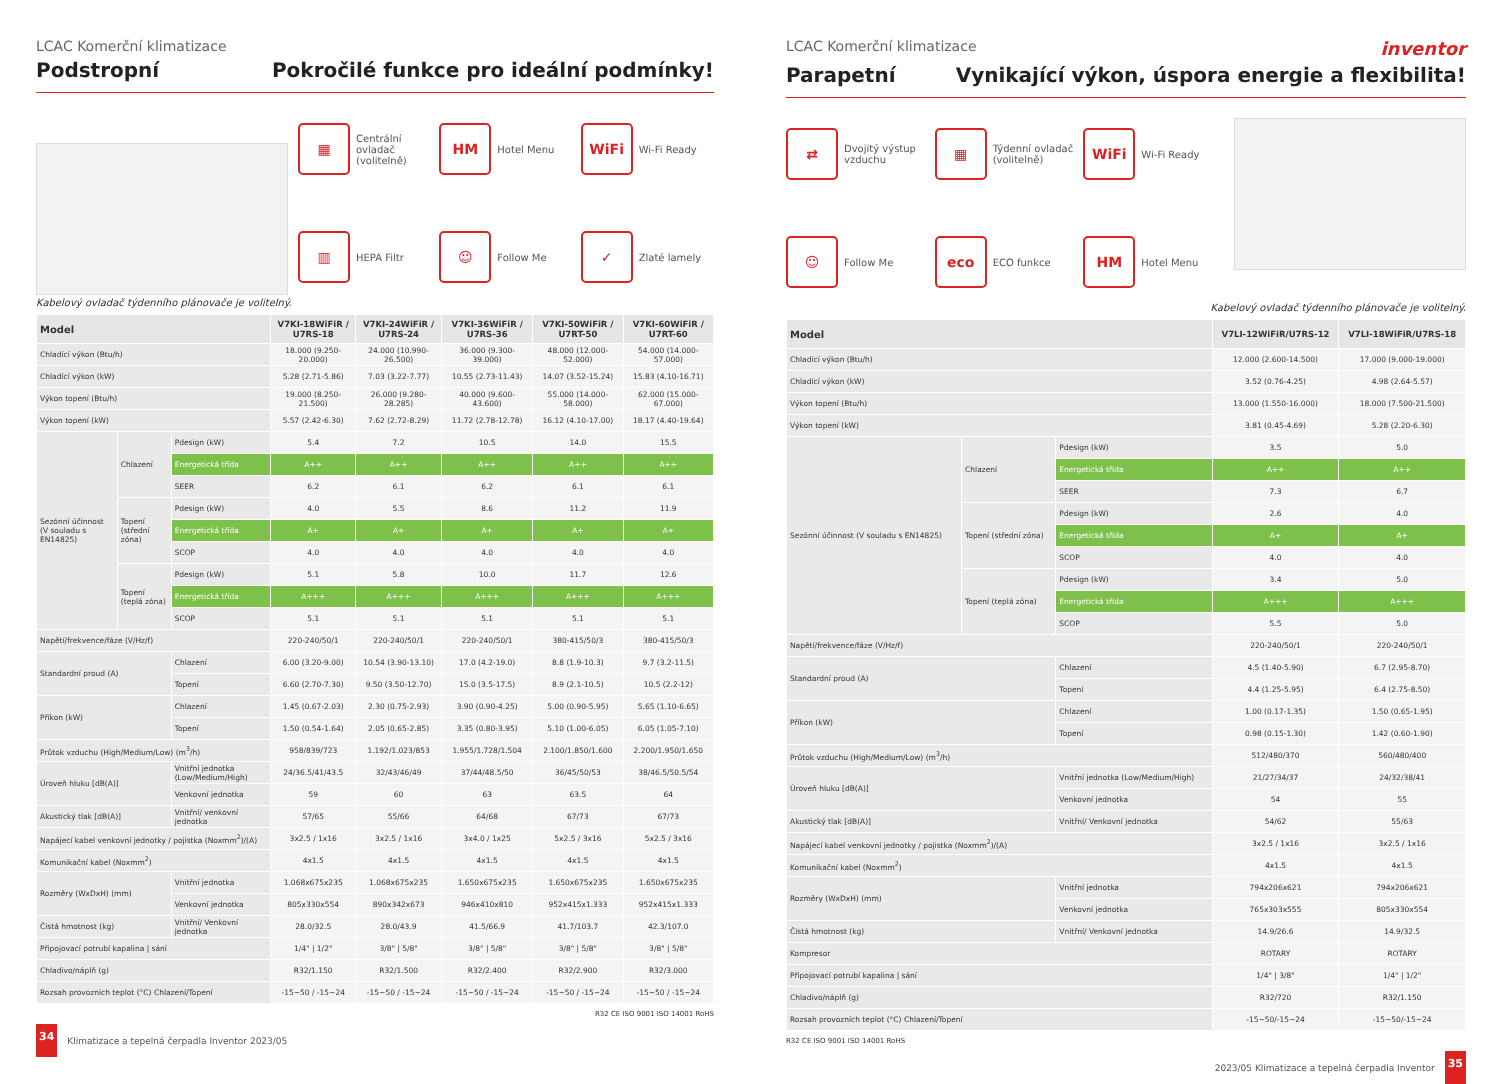LCAC Komerční klimatizace
Podstropní
Pokročilé funkce pro ideální podmínky!
▦
Centrální ovladač (volitelně)
HM
Hotel Menu
WiFi
Wi-Fi Ready
▥
HEPA Filtr
☺
Follow Me
✓
Zlaté lamely
Kabelový ovladač týdenního plánovače je volitelný.
| Model | | | V7KI-18WiFiR / U7RS-18 | V7KI-24WiFiR / U7RS-24 | V7KI-36WiFiR / U7RS-36 | V7KI-50WiFiR / U7RT-50 | V7KI-60WiFiR / U7RT-60 |
| --- | --- | --- | --- | --- | --- | --- | --- |
| Chladící výkon (Btu/h) | | | 18.000 (9.250-20.000) | 24.000 (10.990-26.500) | 36.000 (9.300-39.000) | 48.000 (12.000-52.000) | 54.000 (14.000-57.000) |
| Chladící výkon (kW) | | | 5.28 (2.71-5.86) | 7.03 (3.22-7.77) | 10.55 (2.73-11.43) | 14.07 (3.52-15.24) | 15.83 (4.10-16.71) |
| Výkon topení (Btu/h) | | | 19.000 (8.250-21.500) | 26.000 (9.280-28.285) | 40.000 (9.600-43.600) | 55.000 (14.000-58.000) | 62.000 (15.000-67.000) |
| Výkon topení (kW) | | | 5.57 (2.42-6.30) | 7.62 (2.72-8.29) | 11.72 (2.78-12.78) | 16.12 (4.10-17.00) | 18.17 (4.40-19.64) |
| Sezónní účinnost (V souladu s EN14825) | Chlazení | Pdesign (kW) | 5.4 | 7.2 | 10.5 | 14.0 | 15.5 |
| | | Energetická třída | A++ | A++ | A++ | A++ | A++ |
| | | SEER | 6.2 | 6.1 | 6.2 | 6.1 | 6.1 |
| | Topení (střední zóna) | Pdesign (kW) | 4.0 | 5.5 | 8.6 | 11.2 | 11.9 |
| | | Energetická třída | A+ | A+ | A+ | A+ | A+ |
| | | SCOP | 4.0 | 4.0 | 4.0 | 4.0 | 4.0 |
| | Topení (teplá zóna) | Pdesign (kW) | 5.1 | 5.8 | 10.0 | 11.7 | 12.6 |
| | | Energetická třída | A+++ | A+++ | A+++ | A+++ | A+++ |
| | | SCOP | 5.1 | 5.1 | 5.1 | 5.1 | 5.1 |
| Napětí/frekvence/fáze (V/Hz/f) | | | 220-240/50/1 | 220-240/50/1 | 220-240/50/1 | 380-415/50/3 | 380-415/50/3 |
| Standardní proud (A) | | Chlazení | 6.00 (3.20-9.00) | 10.54 (3.90-13.10) | 17.0 (4.2-19.0) | 8.8 (1.9-10.3) | 9.7 (3.2-11.5) |
| | | Topení | 6.60 (2.70-7.30) | 9.50 (3.50-12.70) | 15.0 (3.5-17.5) | 8.9 (2.1-10.5) | 10.5 (2.2-12) |
| Příkon (kW) | | Chlazení | 1.45 (0.67-2.03) | 2.30 (0.75-2.93) | 3.90 (0.90-4.25) | 5.00 (0.90-5.95) | 5.65 (1.10-6.65) |
| | | Topení | 1.50 (0.54-1.64) | 2.05 (0.65-2.85) | 3.35 (0.80-3.95) | 5.10 (1.00-6.05) | 6.05 (1.05-7.10) |
| Průtok vzduchu (High/Medium/Low) (m<sup>3</sup>/h) | | | 958/839/723 | 1.192/1.023/853 | 1.955/1.728/1.504 | 2.100/1.850/1.600 | 2.200/1.950/1.650 |
| Úroveň hluku [dB(A)] | | Vnitřní jednotka (Low/Medium/High) | 24/36.5/41/43.5 | 32/43/46/49 | 37/44/48.5/50 | 36/45/50/53 | 38/46.5/50.5/54 |
| | | Venkovní jednotka | 59 | 60 | 63 | 63.5 | 64 |
| Akustický tlak [dB(A)] | | Vnitřní/ venkovní jednotka | 57/65 | 55/66 | 64/68 | 67/73 | 67/73 |
| Napájecí kabel venkovní jednotky / pojistka (Noxmm<sup>2</sup>)/(A) | | | 3x2.5 / 1x16 | 3x2.5 / 1x16 | 3x4.0 / 1x25 | 5x2.5 / 3x16 | 5x2.5 / 3x16 |
| Komunikační kabel (Noxmm<sup>2</sup>) | | | 4x1.5 | 4x1.5 | 4x1.5 | 4x1.5 | 4x1.5 |
| Rozměry (WxDxH) (mm) | | Vnitřní jednotka | 1.068x675x235 | 1.068x675x235 | 1.650x675x235 | 1.650x675x235 | 1.650x675x235 |
| | | Venkovní jednotka | 805x330x554 | 890x342x673 | 946x410x810 | 952x415x1.333 | 952x415x1.333 |
| Čistá hmotnost (kg) | | Vnitřní/ Venkovní jednotka | 28.0/32.5 | 28.0/43.9 | 41.5/66.9 | 41.7/103.7 | 42.3/107.0 |
| Připojovací potrubí kapalina / sání | | | 1/4" / 1/2" | 3/8" / 5/8" | 3/8" / 5/8" | 3/8" / 5/8" | 3/8" / 5/8" |
| Chladivo/náplň (g) | | | R32/1.150 | R32/1.500 | R32/2.400 | R32/2.900 | R32/3.000 |
| Rozsah provozních teplot (°C) Chlazení/Topení | | | -15~50 / -15~24 | -15~50 / -15~24 | -15~50 / -15~24 | -15~50 / -15~24 | -15~50 / -15~24 |
R32 CE ISO 9001 ISO 14001 RoHS
34 Klimatizace a tepelná čerpadla Inventor 2023/05
LCAC Komerční klimatizace
inventor
Parapetní
Vynikající výkon, úspora energie a flexibilita!
⇄
Dvojitý výstup vzduchu
▦
Týdenní ovladač (volitelně)
WiFi
Wi-Fi Ready
☺
Follow Me
eco
ECO funkce
HM
Hotel Menu
Kabelový ovladač týdenního plánovače je volitelný.
| Model | | | V7LI-12WiFiR/U7RS-12 | V7LI-18WiFiR/U7RS-18 |
| --- | --- | --- | --- | --- |
| Chladící výkon (Btu/h) | | | 12.000 (2.600-14.500) | 17.000 (9.000-19.000) |
| Chladící výkon (kW) | | | 3.52 (0.76-4.25) | 4.98 (2.64-5.57) |
| Výkon topení (Btu/h) | | | 13.000 (1.550-16.000) | 18.000 (7.500-21.500) |
| Výkon topení (kW) | | | 3.81 (0.45-4.69) | 5.28 (2.20-6.30) |
| Sezónní účinnost (V souladu s EN14825) | Chlazení | Pdesign (kW) | 3.5 | 5.0 |
| | | Energetická třída | A++ | A++ |
| | | SEER | 7.3 | 6.7 |
| | Topení (střední zóna) | Pdesign (kW) | 2.6 | 4.0 |
| | | Energetická třída | A+ | A+ |
| | | SCOP | 4.0 | 4.0 |
| | Topení (teplá zóna) | Pdesign (kW) | 3.4 | 5.0 |
| | | Energetická třída | A+++ | A+++ |
| | | SCOP | 5.5 | 5.0 |
| Napětí/frekvence/fáze (V/Hz/f) | | | 220-240/50/1 | 220-240/50/1 |
| Standardní proud (A) | | Chlazení | 4.5 (1.40-5.90) | 6.7 (2.95-8.70) |
| | | Topení | 4.4 (1.25-5.95) | 6.4 (2.75-8.50) |
| Příkon (kW) | | Chlazení | 1.00 (0.17-1.35) | 1.50 (0.65-1.95) |
| | | Topení | 0.98 (0.15-1.30) | 1.42 (0.60-1.90) |
| Průtok vzduchu (High/Medium/Low) (m<sup>3</sup>/h) | | | 512/480/370 | 560/480/400 |
| Úroveň hluku [dB(A)] | | Vnitřní jednotka (Low/Medium/High) | 21/27/34/37 | 24/32/38/41 |
| | | Venkovní jednotka | 54 | 55 |
| Akustický tlak [dB(A)] | | Vnitřní/ Venkovní jednotka | 54/62 | 55/63 |
| Napájecí kabel venkovní jednotky / pojistka (Noxmm<sup>2</sup>)/(A) | | | 3x2.5 / 1x16 | 3x2.5 / 1x16 |
| Komunikační kabel (Noxmm<sup>2</sup>) | | | 4x1.5 | 4x1.5 |
| Rozměry (WxDxH) (mm) | | Vnitřní jednotka | 794x206x621 | 794x206x621 |
| | | Venkovní jednotka | 765x303x555 | 805x330x554 |
| Čistá hmotnost (kg) | | Vnitřní/ Venkovní jednotka | 14.9/26.6 | 14.9/32.5 |
| Kompresor | | | ROTARY | ROTARY |
| Připojovací potrubí kapalina / sání | | | 1/4" / 3/8" | 1/4" / 1/2" |
| Chladivo/náplň (g) | | | R32/720 | R32/1.150 |
| Rozsah provozních teplot (°C) Chlazení/Topení | | | -15~50/-15~24 | -15~50/-15~24 |
R32 CE ISO 9001 ISO 14001 RoHS
2023/05 Klimatizace a tepelná čerpadla Inventor 35